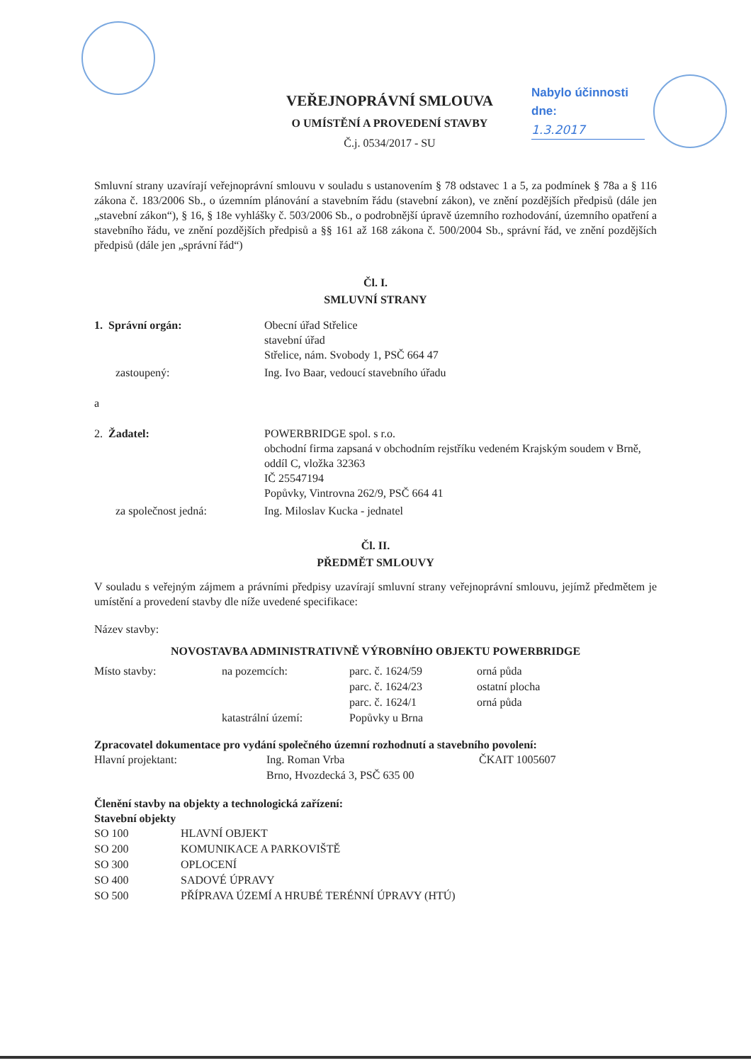Nabylo účinnosti
dne:
1.3.2017
VEŘEJNOPRÁVNÍ SMLOUVA
O UMÍSTĚNÍ A PROVEDENÍ STAVBY
Č.j. 0534/2017 - SU
Smluvní strany uzavírají veřejnoprávní smlouvu v souladu s ustanovením § 78 odstavec 1 a 5, za podmínek § 78a a § 116 zákona č. 183/2006 Sb., o územním plánování a stavebním řádu (stavební zákon), ve znění pozdějších předpisů (dále jen „stavební zákon“), § 16, § 18e vyhlášky č. 503/2006 Sb., o podrobnější úpravě územního rozhodování, územního opatření a stavebního řádu, ve znění pozdějších předpisů a §§ 161 až 168 zákona č. 500/2004 Sb., správní řád, ve znění pozdějších předpisů (dále jen „správní řád“)
Čl. I.
SMLUVNÍ STRANY
| 1. Správní orgán: | Obecní úřad Střelice stavební úřad Střelice, nám. Svobody 1, PSČ 664 47 |
| zastoupený: | Ing. Ivo Baar, vedoucí stavebního úřadu |
| a | |
| 2. Žadatel: | POWERBRIDGE spol. s r.o. obchodní firma zapsaná v obchodním rejstříku vedeném Krajským soudem v Brně, oddíl C, vložka 32363 IČ 25547194 Popůvky, Vintrovna 262/9, PSČ 664 41 |
| za společnost jedná: | Ing. Miloslav Kucka - jednatel |
Čl. II.
PŘEDMĚT SMLOUVY
V souladu s veřejným zájmem a právními předpisy uzavírají smluvní strany veřejnoprávní smlouvu, jejímž předmětem je umístění a provedení stavby dle níže uvedené specifikace:
Název stavby:
NOVOSTAVBA ADMINISTRATIVNĚ VÝROBNÍHO OBJEKTU POWERBRIDGE
| Místo stavby: | na pozemcích: | parc. č. 1624/59 | orná půda |
| | | parc. č. 1624/23 | ostatní plocha |
| | | parc. č. 1624/1 | orná půda |
| | katastrální území: | Popůvky u Brna | |
Zpracovatel dokumentace pro vydání společného územní rozhodnutí a stavebního povolení:
| Hlavní projektant: | Ing. Roman Vrba | ČKAIT 1005607 |
| | Brno, Hvozdecká 3, PSČ 635 00 | |
Členění stavby na objekty a technologická zařízení:
Stavební objekty
| SO 100 | HLAVNÍ OBJEKT |
| SO 200 | KOMUNIKACE A PARKOVIŠTĚ |
| SO 300 | OPLOCENÍ |
| SO 400 | SADOVÉ ÚPRAVY |
| SO 500 | PŘÍPRAVA ÚZEMÍ A HRUBÉ TERÉNNÍ ÚPRAVY (HTÚ) |